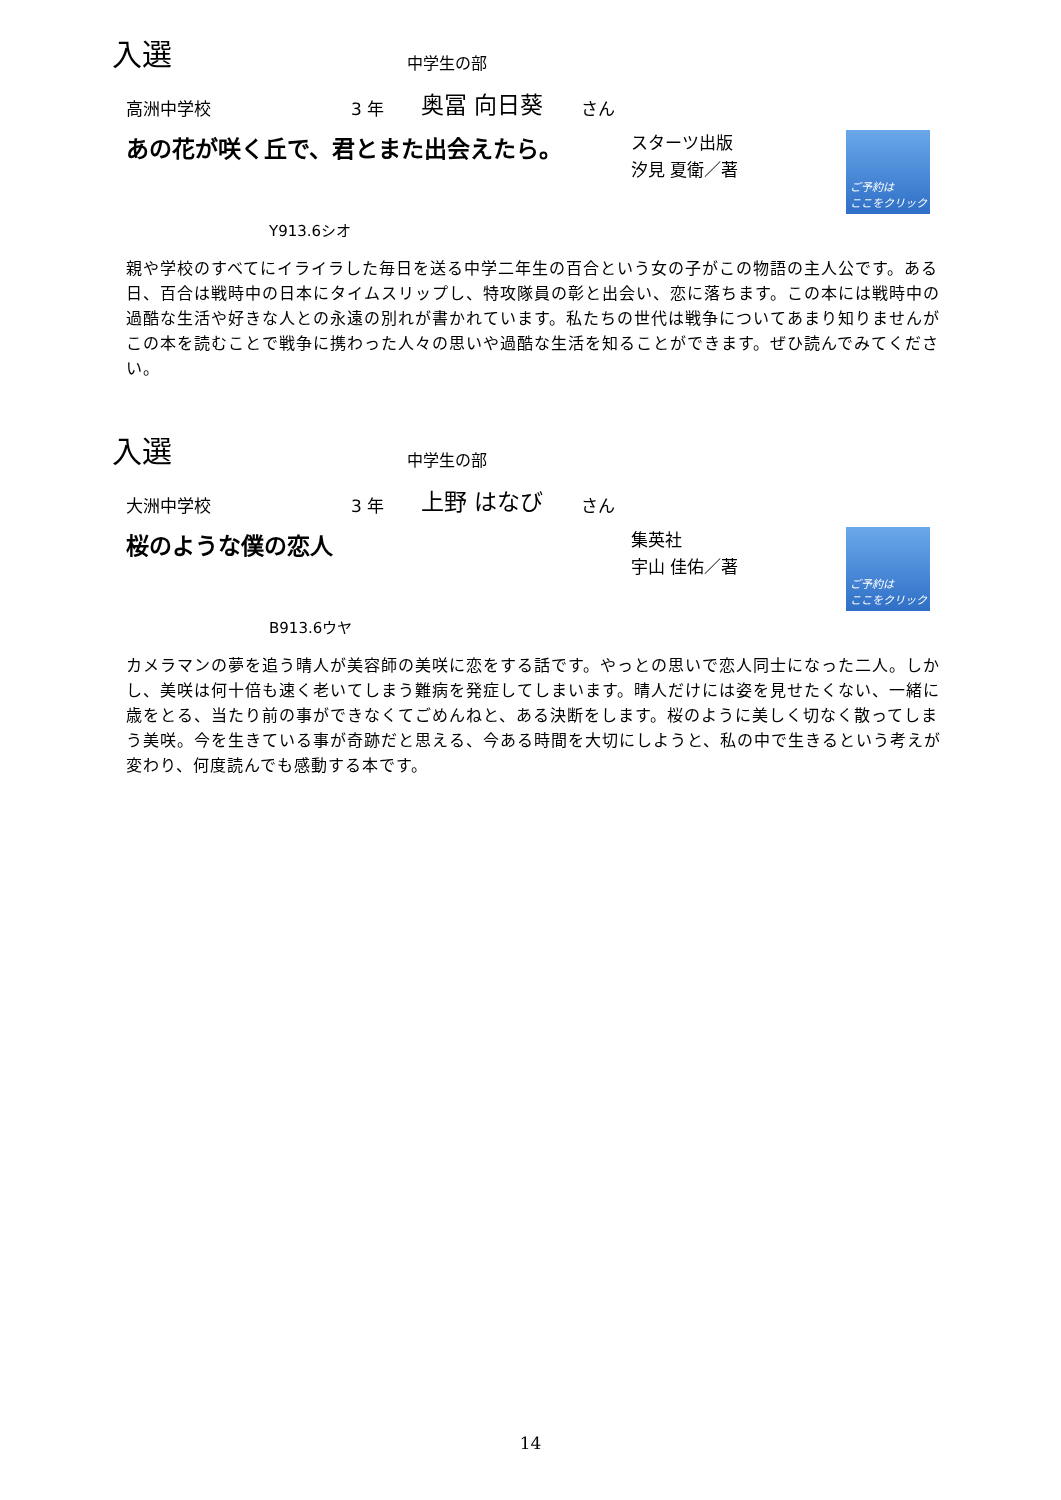入選 中学生の部
高洲中学校 3 年 奥冨 向日葵 さん
あの花が咲く丘で、君とまた出会えたら。 スターツ出版
汐見 夏衛／著
ご予約は
ここをクリック
Y913.6シオ
親や学校のすべてにイライラした毎日を送る中学二年生の百合という女の子がこの物語の主人公です。ある日、百合は戦時中の日本にタイムスリップし、特攻隊員の彰と出会い、恋に落ちます。この本には戦時中の過酷な生活や好きな人との永遠の別れが書かれています。私たちの世代は戦争についてあまり知りませんがこの本を読むことで戦争に携わった人々の思いや過酷な生活を知ることができます。ぜひ読んでみてください。
入選 中学生の部
大洲中学校 3 年 上野 はなび さん
桜のような僕の恋人 集英社
宇山 佳佑／著
ご予約は
ここをクリック
B913.6ウヤ
カメラマンの夢を追う晴人が美容師の美咲に恋をする話です。やっとの思いで恋人同士になった二人。しかし、美咲は何十倍も速く老いてしまう難病を発症してしまいます。晴人だけには姿を見せたくない、一緒に歳をとる、当たり前の事ができなくてごめんねと、ある決断をします。桜のように美しく切なく散ってしまう美咲。今を生きている事が奇跡だと思える、今ある時間を大切にしようと、私の中で生きるという考えが変わり、何度読んでも感動する本です。
14